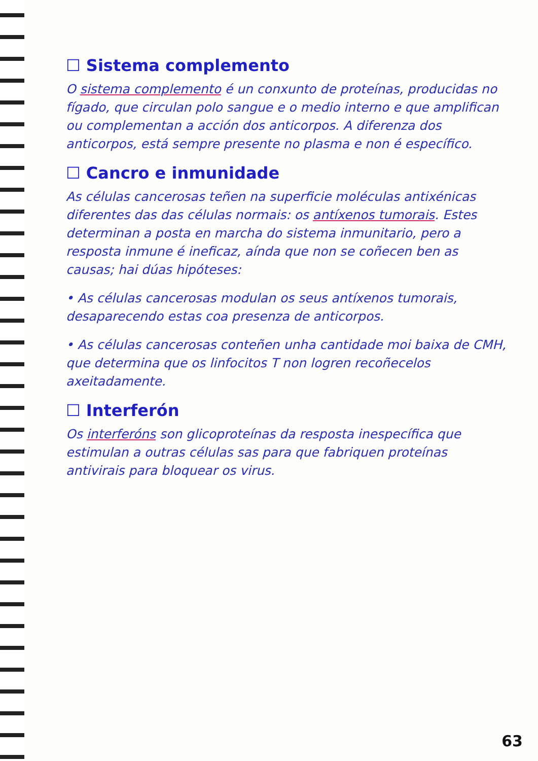☐ Sistema complemento
O sistema complemento é un conxunto de proteínas, producidas no fígado, que circulan polo sangue e o medio interno e que amplifican ou complementan a acción dos anticorpos. A diferenza dos anticorpos, está sempre presente no plasma e non é específico.
☐ Cancro e inmunidade
As células cancerosas teñen na superficie moléculas antixénicas diferentes das das células normais: os antíxenos tumorais. Estes determinan a posta en marcha do sistema inmunitario, pero a resposta inmune é ineficaz, aínda que non se coñecen ben as causas; hai dúas hipóteses:
• As células cancerosas modulan os seus antíxenos tumorais, desaparecendo estas coa presenza de anticorpos.
• As células cancerosas conteñen unha cantidade moi baixa de CMH, que determina que os linfocitos T non logren recoñecelos axeitadamente.
☐ Interferón
Os interferóns son glicoproteínas da resposta inespecífica que estimulan a outras células sas para que fabriquen proteínas antivirais para bloquear os virus.
63